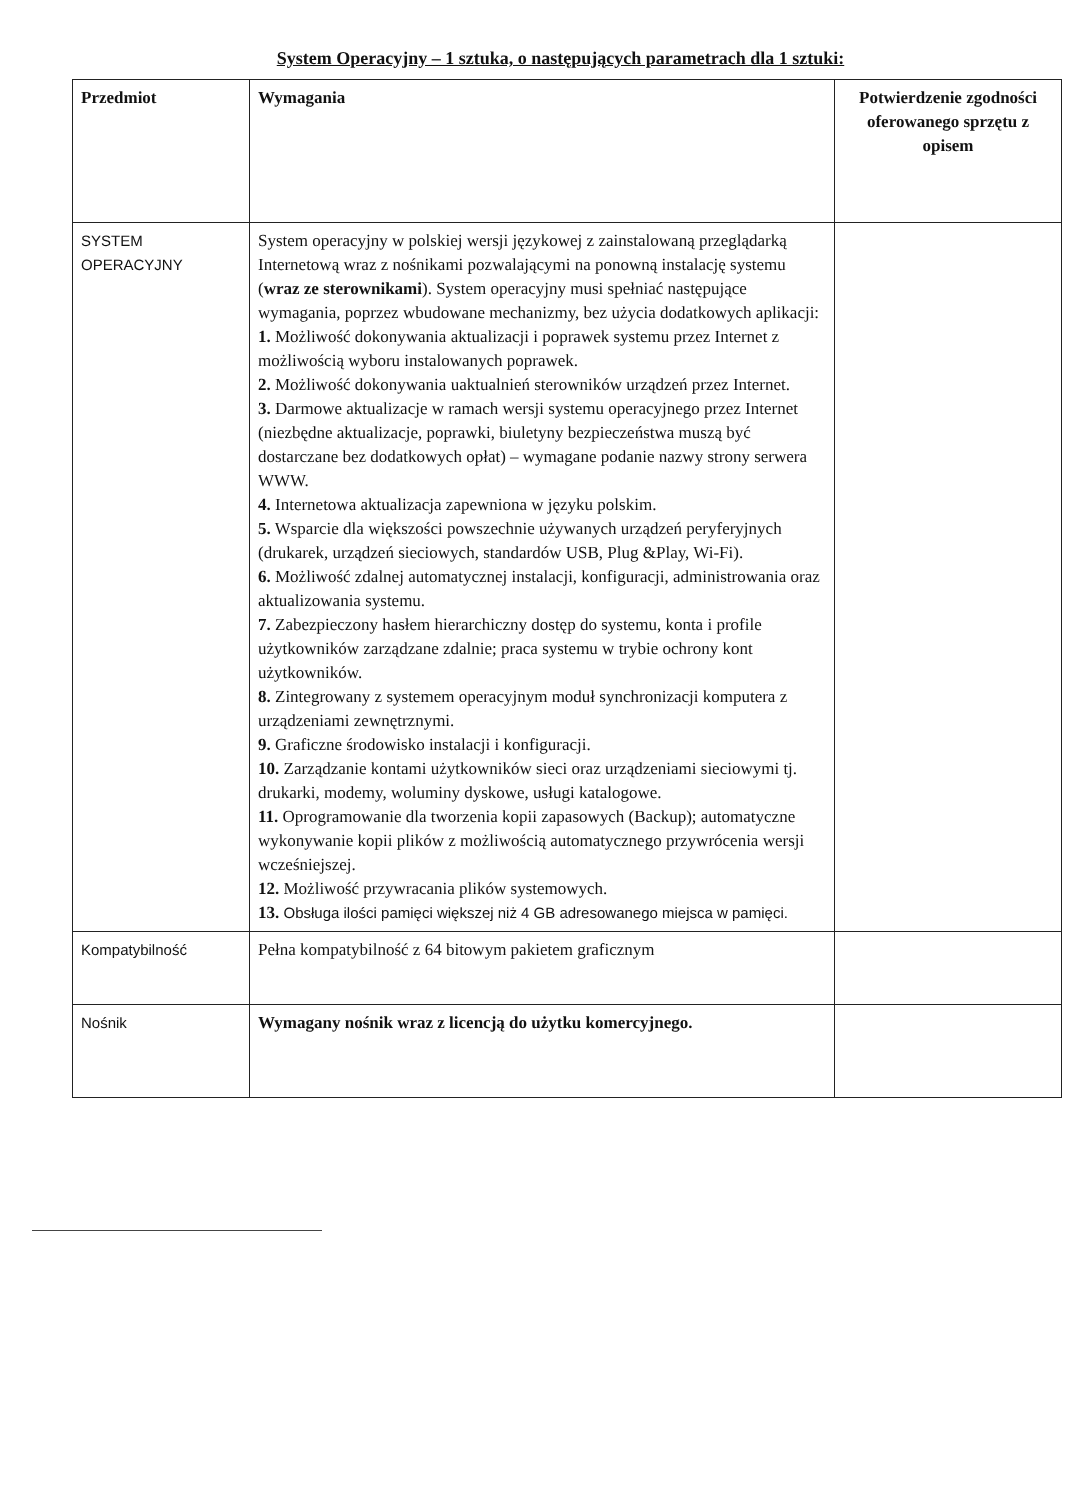System Operacyjny – 1 sztuka, o następujących parametrach dla 1 sztuki:
| Przedmiot | Wymagania | Potwierdzenie zgodności oferowanego sprzętu z opisem |
| --- | --- | --- |
| SYSTEM OPERACYJNY | System operacyjny w polskiej wersji językowej z zainstalowaną przeglądarką Internetową wraz z nośnikami pozwalającymi na ponowną instalację systemu ( wraz ze sterownikami ). System operacyjny musi spełniać następujące wymagania, poprzez wbudowane mechanizmy, bez użycia dodatkowych aplikacji: 1. Możliwość dokonywania aktualizacji i poprawek systemu przez Internet z możliwością wyboru instalowanych poprawek. 2. Możliwość dokonywania uaktualnień sterowników urządzeń przez Internet. 3. Darmowe aktualizacje w ramach wersji systemu operacyjnego przez Internet (niezbędne aktualizacje, poprawki, biuletyny bezpieczeństwa muszą być dostarczane bez dodatkowych opłat) – wymagane podanie nazwy strony serwera WWW. 4. Internetowa aktualizacja zapewniona w języku polskim. 5. Wsparcie dla większości powszechnie używanych urządzeń peryferyjnych (drukarek, urządzeń sieciowych, standardów USB, Plug &Play, Wi-Fi). 6. Możliwość zdalnej automatycznej instalacji, konfiguracji, administrowania oraz aktualizowania systemu. 7. Zabezpieczony hasłem hierarchiczny dostęp do systemu, konta i profile użytkowników zarządzane zdalnie; praca systemu w trybie ochrony kont użytkowników. 8. Zintegrowany z systemem operacyjnym moduł synchronizacji komputera z urządzeniami zewnętrznymi. 9. Graficzne środowisko instalacji i konfiguracji. 10. Zarządzanie kontami użytkowników sieci oraz urządzeniami sieciowymi tj. drukarki, modemy, woluminy dyskowe, usługi katalogowe. 11. Oprogramowanie dla tworzenia kopii zapasowych (Backup); automatyczne wykonywanie kopii plików z możliwością automatycznego przywrócenia wersji wcześniejszej. 12. Możliwość przywracania plików systemowych. 13. Obsługa ilości pamięci większej niż 4 GB adresowanego miejsca w pamięci. | |
| Kompatybilność | Pełna kompatybilność z 64 bitowym pakietem graficznym | |
| Nośnik | Wymagany nośnik wraz z licencją do użytku komercyjnego. | |